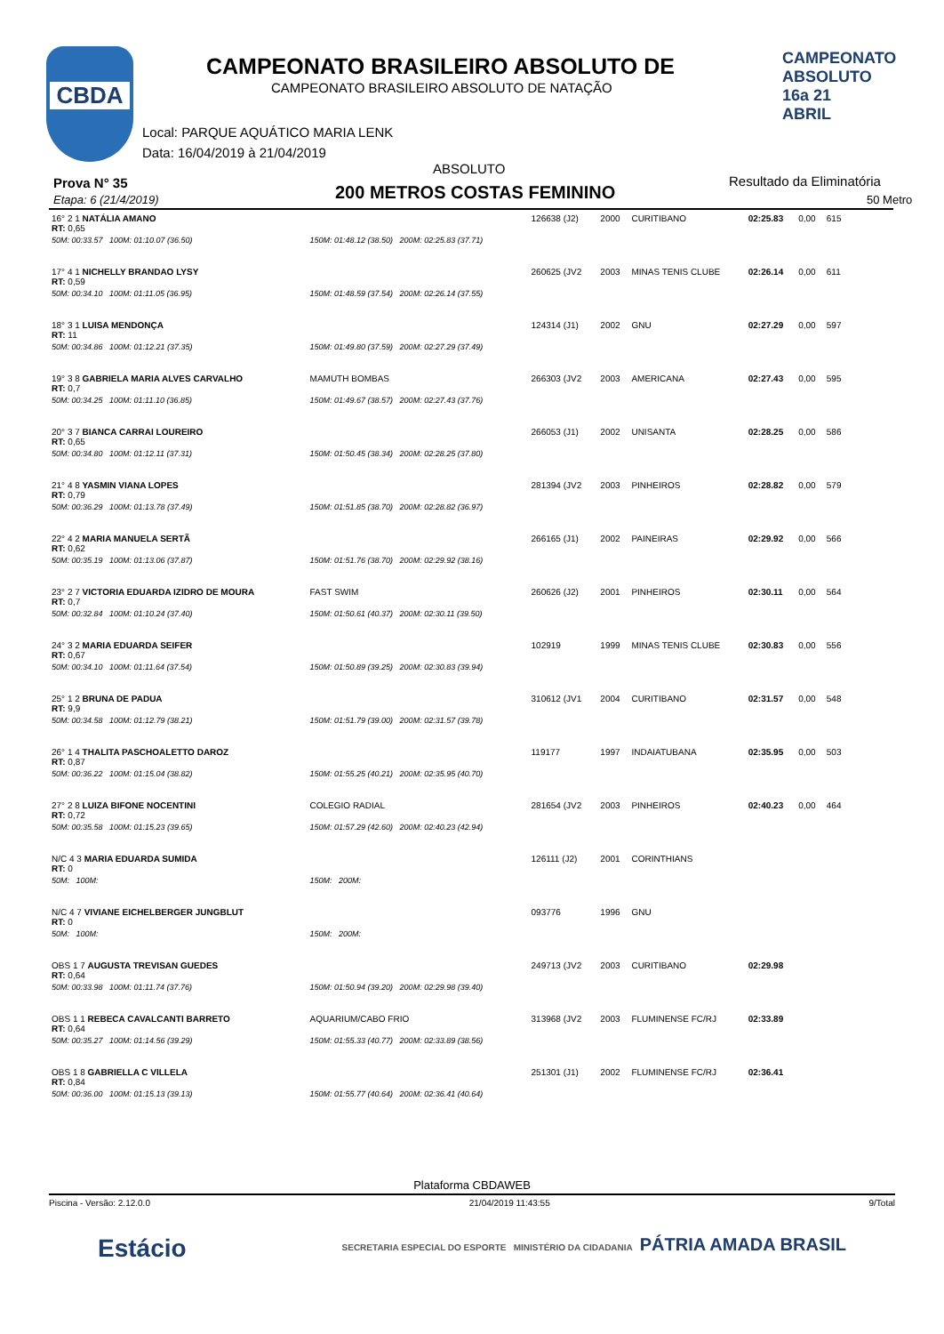CBDA
CAMPEONATO BRASILEIRO ABSOLUTO DE
CAMPEONATO BRASILEIRO ABSOLUTO DE NATAÇÃO
Local: PARQUE AQUÁTICO MARIA LENK
Data: 16/04/2019 à 21/04/2019
CAMPEONATO ABSOLUTO 16a 21 ABRIL
Prova N° 35
Etapa: 6 (21/4/2019)
ABSOLUTO
200 METROS COSTAS FEMININO
Resultado da Eliminatória
50 Metro
| 16° 2 1 NATÁLIA AMANO RT: 0,65 | | 126638 (J2) | 2000 | CURITIBANO | 02:25.83 | 0,00 | 615 |
| 50M: 00:33.57 100M: 01:10.07 (36.50) | 150M: 01:48.12 (38.50) 200M: 02:25.83 (37.71) | | | | | | |
| 17° 4 1 NICHELLY BRANDAO LYSY RT: 0,59 | | 260625 (JV2 | 2003 | MINAS TENIS CLUBE | 02:26.14 | 0,00 | 611 |
| 50M: 00:34.10 100M: 01:11.05 (36.95) | 150M: 01:48.59 (37.54) 200M: 02:26.14 (37.55) | | | | | | |
| 18° 3 1 LUISA MENDONÇA RT: 11 | | 124314 (J1) | 2002 | GNU | 02:27.29 | 0,00 | 597 |
| 50M: 00:34.86 100M: 01:12.21 (37.35) | 150M: 01:49.80 (37.59) 200M: 02:27.29 (37.49) | | | | | | |
| 19° 3 8 GABRIELA MARIA ALVES CARVALHO RT: 0,7 | MAMUTH BOMBAS | 266303 (JV2 | 2003 | AMERICANA | 02:27.43 | 0,00 | 595 |
| 50M: 00:34.25 100M: 01:11.10 (36.85) | 150M: 01:49.67 (38.57) 200M: 02:27.43 (37.76) | | | | | | |
| 20° 3 7 BIANCA CARRAI LOUREIRO RT: 0,65 | | 266053 (J1) | 2002 | UNISANTA | 02:28.25 | 0,00 | 586 |
| 50M: 00:34.80 100M: 01:12.11 (37.31) | 150M: 01:50.45 (38.34) 200M: 02:28.25 (37.80) | | | | | | |
| 21° 4 8 YASMIN VIANA LOPES RT: 0,79 | | 281394 (JV2 | 2003 | PINHEIROS | 02:28.82 | 0,00 | 579 |
| 50M: 00:36.29 100M: 01:13.78 (37.49) | 150M: 01:51.85 (38.70) 200M: 02:28.82 (36.97) | | | | | | |
| 22° 4 2 MARIA MANUELA SERTÃ RT: 0,62 | | 266165 (J1) | 2002 | PAINEIRAS | 02:29.92 | 0,00 | 566 |
| 50M: 00:35.19 100M: 01:13.06 (37.87) | 150M: 01:51.76 (38.70) 200M: 02:29.92 (38.16) | | | | | | |
| 23° 2 7 VICTORIA EDUARDA IZIDRO DE MOURA RT: 0,7 | FAST SWIM | 260626 (J2) | 2001 | PINHEIROS | 02:30.11 | 0,00 | 564 |
| 50M: 00:32.84 100M: 01:10.24 (37.40) | 150M: 01:50.61 (40.37) 200M: 02:30.11 (39.50) | | | | | | |
| 24° 3 2 MARIA EDUARDA SEIFER RT: 0,67 | | 102919 | 1999 | MINAS TENIS CLUBE | 02:30.83 | 0,00 | 556 |
| 50M: 00:34.10 100M: 01:11.64 (37.54) | 150M: 01:50.89 (39.25) 200M: 02:30.83 (39.94) | | | | | | |
| 25° 1 2 BRUNA DE PADUA RT: 9,9 | | 310612 (JV1 | 2004 | CURITIBANO | 02:31.57 | 0,00 | 548 |
| 50M: 00:34.58 100M: 01:12.79 (38.21) | 150M: 01:51.79 (39.00) 200M: 02:31.57 (39.78) | | | | | | |
| 26° 1 4 THALITA PASCHOALETTO DAROZ RT: 0,87 | | 119177 | 1997 | INDAIATUBANA | 02:35.95 | 0,00 | 503 |
| 50M: 00:36.22 100M: 01:15.04 (38.82) | 150M: 01:55.25 (40.21) 200M: 02:35.95 (40.70) | | | | | | |
| 27° 2 8 LUIZA BIFONE NOCENTINI RT: 0,72 | COLEGIO RADIAL | 281654 (JV2 | 2003 | PINHEIROS | 02:40.23 | 0,00 | 464 |
| 50M: 00:35.58 100M: 01:15.23 (39.65) | 150M: 01:57.29 (42.60) 200M: 02:40.23 (42.94) | | | | | | |
| N/C 4 3 MARIA EDUARDA SUMIDA RT: 0 | | 126111 (J2) | 2001 | CORINTHIANS | | | |
| 50M: 100M: | 150M: 200M: | | | | | | |
| N/C 4 7 VIVIANE EICHELBERGER JUNGBLUT RT: 0 | | 093776 | 1996 | GNU | | | |
| 50M: 100M: | 150M: 200M: | | | | | | |
| OBS 1 7 AUGUSTA TREVISAN GUEDES RT: 0,64 | | 249713 (JV2 | 2003 | CURITIBANO | 02:29.98 | | |
| 50M: 00:33.98 100M: 01:11.74 (37.76) | 150M: 01:50.94 (39.20) 200M: 02:29.98 (39.40) | | | | | | |
| OBS 1 1 REBECA CAVALCANTI BARRETO RT: 0,64 | AQUARIUM/CABO FRIO | 313968 (JV2 | 2003 | FLUMINENSE FC/RJ | 02:33.89 | | |
| 50M: 00:35.27 100M: 01:14.56 (39.29) | 150M: 01:55.33 (40.77) 200M: 02:33.89 (38.56) | | | | | | |
| OBS 1 8 GABRIELLA C VILLELA RT: 0,84 | | 251301 (J1) | 2002 | FLUMINENSE FC/RJ | 02:36.41 | | |
| 50M: 00:36.00 100M: 01:15.13 (39.13) | 150M: 01:55.77 (40.64) 200M: 02:36.41 (40.64) | | | | | | |
Plataforma CBDAWEB
Piscina - Versão: 2.12.0.0 21/04/2019 11:43:55 9/Total
Estácio SECRETARIA ESPECIAL DO ESPORTE MINISTÉRIO DA CIDADANIA PÁTRIA AMADA BRASIL